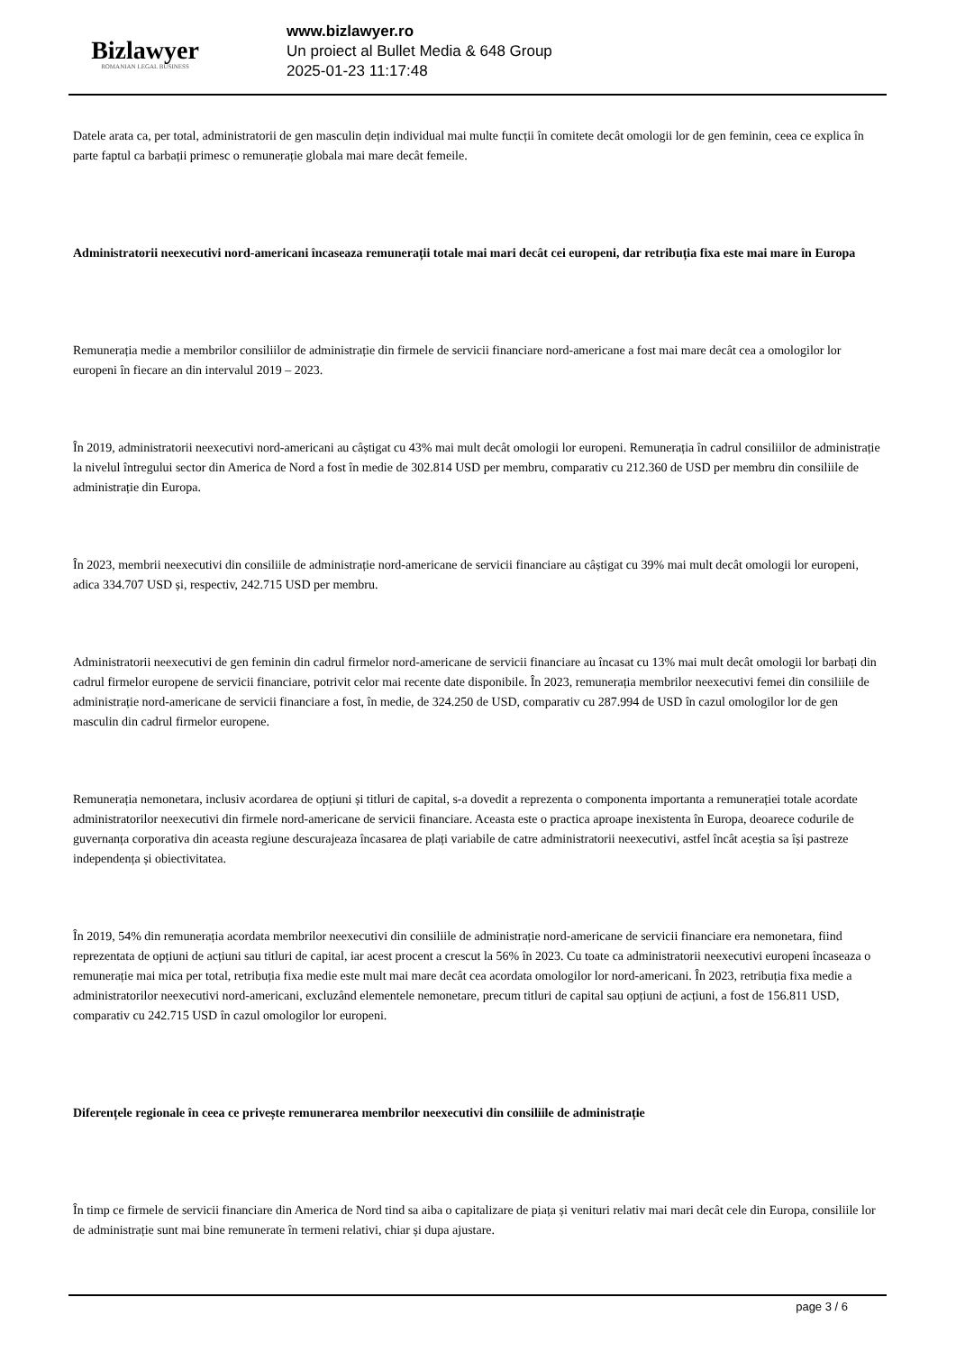Bizlawyer
ROMANIAN LEGAL BUSINESS
www.bizlawyer.ro
Un proiect al Bullet Media & 648 Group
2025-01-23 11:17:48
Datele arata ca, per total, administratorii de gen masculin dețin individual mai multe funcții în comitete decât omologii lor de gen feminin, ceea ce explica în parte faptul ca barbații primesc o remunerație globala mai mare decât femeile.
Administratorii neexecutivi nord-americani încaseaza remunerații totale mai mari decât cei europeni, dar retribuția fixa este mai mare în Europa
Remunerația medie a membrilor consiliilor de administrație din firmele de servicii financiare nord-americane a fost mai mare decât cea a omologilor lor europeni în fiecare an din intervalul 2019 – 2023.
În 2019, administratorii neexecutivi nord-americani au câștigat cu 43% mai mult decât omologii lor europeni. Remunerația în cadrul consiliilor de administrație la nivelul întregului sector din America de Nord a fost în medie de 302.814 USD per membru, comparativ cu 212.360 de USD per membru din consiliile de administrație din Europa.
În 2023, membrii neexecutivi din consiliile de administrație nord-americane de servicii financiare au câștigat cu 39% mai mult decât omologii lor europeni, adica 334.707 USD și, respectiv, 242.715 USD per membru.
Administratorii neexecutivi de gen feminin din cadrul firmelor nord-americane de servicii financiare au încasat cu 13% mai mult decât omologii lor barbați din cadrul firmelor europene de servicii financiare, potrivit celor mai recente date disponibile. În 2023, remunerația membrilor neexecutivi femei din consiliile de administrație nord-americane de servicii financiare a fost, în medie, de 324.250 de USD, comparativ cu 287.994 de USD în cazul omologilor lor de gen masculin din cadrul firmelor europene.
Remunerația nemonetara, inclusiv acordarea de opțiuni și titluri de capital, s-a dovedit a reprezenta o componenta importanta a remunerației totale acordate administratorilor neexecutivi din firmele nord-americane de servicii financiare. Aceasta este o practica aproape inexistenta în Europa, deoarece codurile de guvernanța corporativa din aceasta regiune descurajeaza încasarea de plați variabile de catre administratorii neexecutivi, astfel încât aceștia sa își pastreze independența și obiectivitatea.
În 2019, 54% din remunerația acordata membrilor neexecutivi din consiliile de administrație nord-americane de servicii financiare era nemonetara, fiind reprezentata de opțiuni de acțiuni sau titluri de capital, iar acest procent a crescut la 56% în 2023. Cu toate ca administratorii neexecutivi europeni încaseaza o remunerație mai mica per total, retribuția fixa medie este mult mai mare decât cea acordata omologilor lor nord-americani. În 2023, retribuția fixa medie a administratorilor neexecutivi nord-americani, excluzând elementele nemonetare, precum titluri de capital sau opțiuni de acțiuni, a fost de 156.811 USD, comparativ cu 242.715 USD în cazul omologilor lor europeni.
Diferențele regionale în ceea ce privește remunerarea membrilor neexecutivi din consiliile de administrație
În timp ce firmele de servicii financiare din America de Nord tind sa aiba o capitalizare de piața și venituri relativ mai mari decât cele din Europa, consiliile lor de administrație sunt mai bine remunerate în termeni relativi, chiar și dupa ajustare.
page 3 / 6